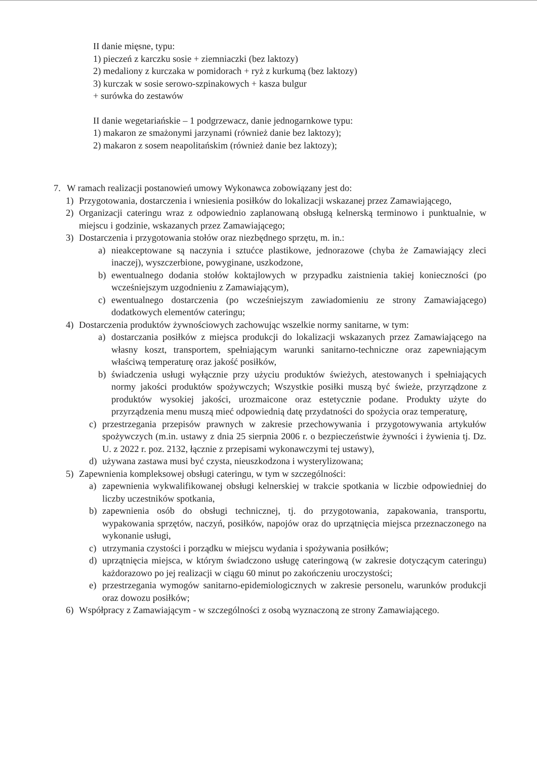II danie mięsne, typu:
1) pieczeń z karczku sosie + ziemniaczki (bez laktozy)
2) medaliony z kurczaka w pomidorach + ryż z kurkumą (bez laktozy)
3) kurczak w sosie serowo-szpinakowych + kasza bulgur
+ surówka do zestawów
II danie wegetariańskie – 1 podgrzewacz, danie jednogarnkowe typu:
1) makaron ze smażonymi jarzynami (również danie bez laktozy);
2) makaron z sosem neapolitańskim (również danie bez laktozy);
7. W ramach realizacji postanowień umowy Wykonawca zobowiązany jest do:
1) Przygotowania, dostarczenia i wniesienia posiłków do lokalizacji wskazanej przez Zamawiającego,
2) Organizacji cateringu wraz z odpowiednio zaplanowaną obsługą kelnerską terminowo i punktualnie, w miejscu i godzinie, wskazanych przez Zamawiającego;
3) Dostarczenia i przygotowania stołów oraz niezbędnego sprzętu, m. in.:
a) nieakceptowane są naczynia i sztućce plastikowe, jednorazowe (chyba że Zamawiający zleci inaczej), wyszczerbione, powyginane, uszkodzone,
b) ewentualnego dodania stołów koktajlowych w przypadku zaistnienia takiej konieczności (po wcześniejszym uzgodnieniu z Zamawiającym),
c) ewentualnego dostarczenia (po wcześniejszym zawiadomieniu ze strony Zamawiającego) dodatkowych elementów cateringu;
4) Dostarczenia produktów żywnościowych zachowując wszelkie normy sanitarne, w tym:
a) dostarczania posiłków z miejsca produkcji do lokalizacji wskazanych przez Zamawiającego na własny koszt, transportem, spełniającym warunki sanitarno-techniczne oraz zapewniającym właściwą temperaturę oraz jakość posiłków,
b) świadczenia usługi wyłącznie przy użyciu produktów świeżych, atestowanych i spełniających normy jakości produktów spożywczych; Wszystkie posiłki muszą być świeże, przyrządzone z produktów wysokiej jakości, urozmaicone oraz estetycznie podane. Produkty użyte do przyrządzenia menu muszą mieć odpowiednią datę przydatności do spożycia oraz temperaturę,
c) przestrzegania przepisów prawnych w zakresie przechowywania i przygotowywania artykułów spożywczych (m.in. ustawy z dnia 25 sierpnia 2006 r. o bezpieczeństwie żywności i żywienia tj. Dz. U. z 2022 r. poz. 2132, łącznie z przepisami wykonawczymi tej ustawy),
d) używana zastawa musi być czysta, nieuszkodzona i wysterylizowana;
5) Zapewnienia kompleksowej obsługi cateringu, w tym w szczególności:
a) zapewnienia wykwalifikowanej obsługi kelnerskiej w trakcie spotkania w liczbie odpowiedniej do liczby uczestników spotkania,
b) zapewnienia osób do obsługi technicznej, tj. do przygotowania, zapakowania, transportu, wypakowania sprzętów, naczyń, posiłków, napojów oraz do uprzątnięcia miejsca przeznaczonego na wykonanie usługi,
c) utrzymania czystości i porządku w miejscu wydania i spożywania posiłków;
d) uprzątnięcia miejsca, w którym świadczono usługę cateringową (w zakresie dotyczącym cateringu) każdorazowo po jej realizacji w ciągu 60 minut po zakończeniu uroczystości;
e) przestrzegania wymogów sanitarno-epidemiologicznych w zakresie personelu, warunków produkcji oraz dowozu posiłków;
6) Współpracy z Zamawiającym - w szczególności z osobą wyznaczoną ze strony Zamawiającego.